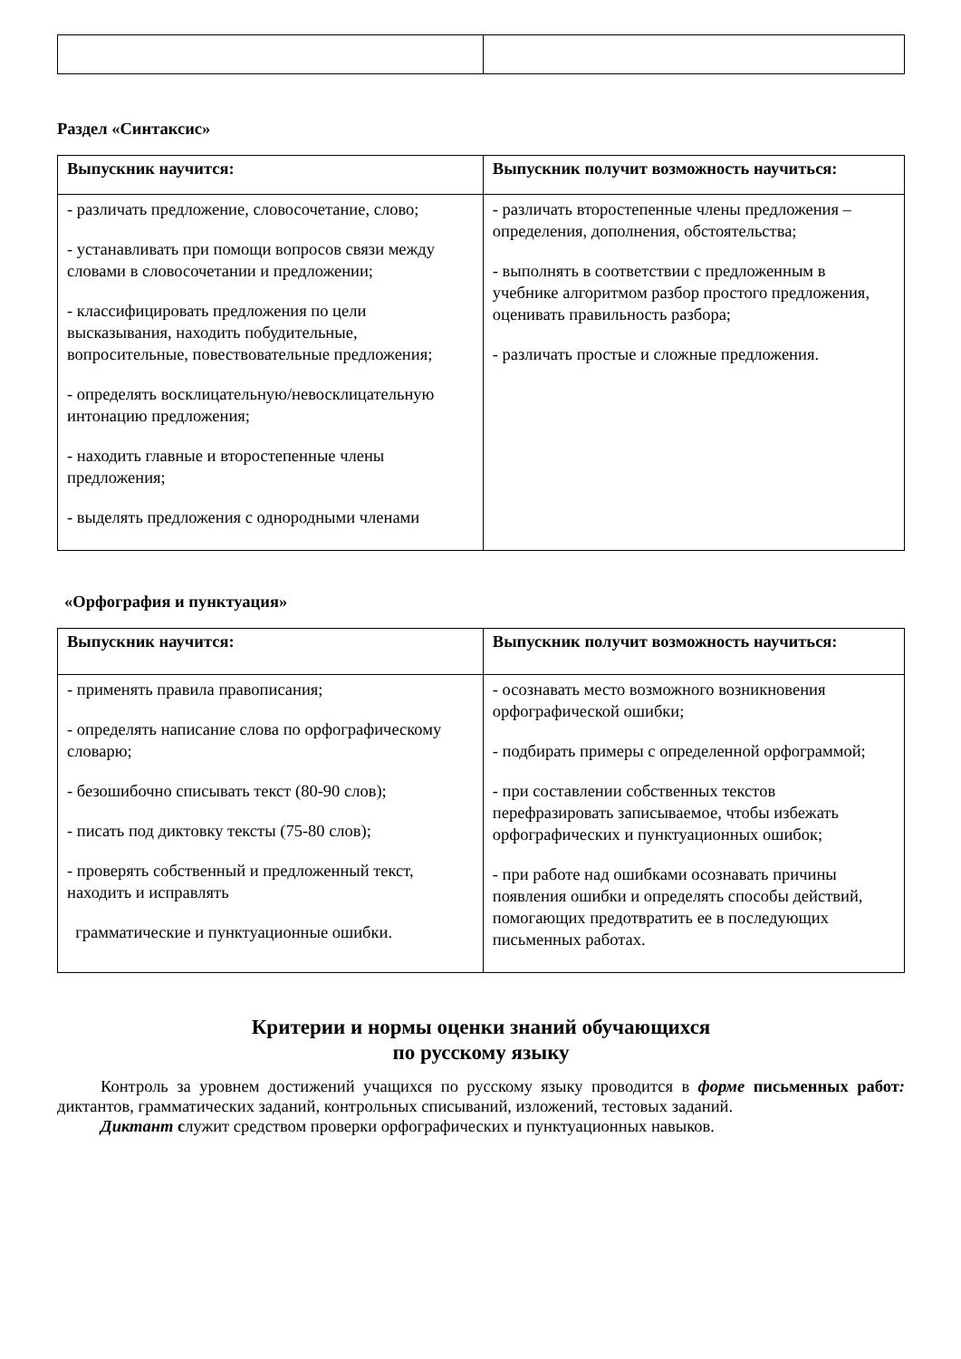Раздел «Синтаксис»
| Выпускник научится: | Выпускник получит возможность научиться: |
| --- | --- |
| - различать предложение, словосочетание, слово; - устанавливать при помощи вопросов связи между словами в словосочетании и предложении; - классифицировать предложения по цели высказывания, находить побудительные, вопросительные, повествовательные предложения; - определять восклицательную/невосклицательную интонацию предложения; - находить главные и второстепенные члены предложения; - выделять предложения с однородными членами | - различать второстепенные члены предложения – определения, дополнения, обстоятельства; - выполнять в соответствии с предложенным в учебнике алгоритмом разбор простого предложения, оценивать правильность разбора; - различать простые и сложные предложения. |
«Орфография и пунктуация»
| Выпускник научится: | Выпускник получит возможность научиться: |
| --- | --- |
| - применять правила правописания; - определять написание слова по орфографическому словарю; - безошибочно списывать текст (80-90 слов); - писать под диктовку тексты (75-80 слов); - проверять собственный и предложенный текст, находить и исправлять грамматические и пунктуационные ошибки. | - осознавать место возможного возникновения орфографической ошибки; - подбирать примеры с определенной орфограммой; - при составлении собственных текстов перефразировать записываемое, чтобы избежать орфографических и пунктуационных ошибок; - при работе над ошибками осознавать причины появления ошибки и определять способы действий, помогающих предотвратить ее в последующих письменных работах. |
Критерии и нормы оценки знаний обучающихся
по русскому языку
Контроль за уровнем достижений учащихся по русскому языку проводится в форме письменных работ: диктантов, грамматических заданий, контрольных списываний, изложений, тестовых заданий.
Диктант служит средством проверки орфографических и пунктуационных навыков.